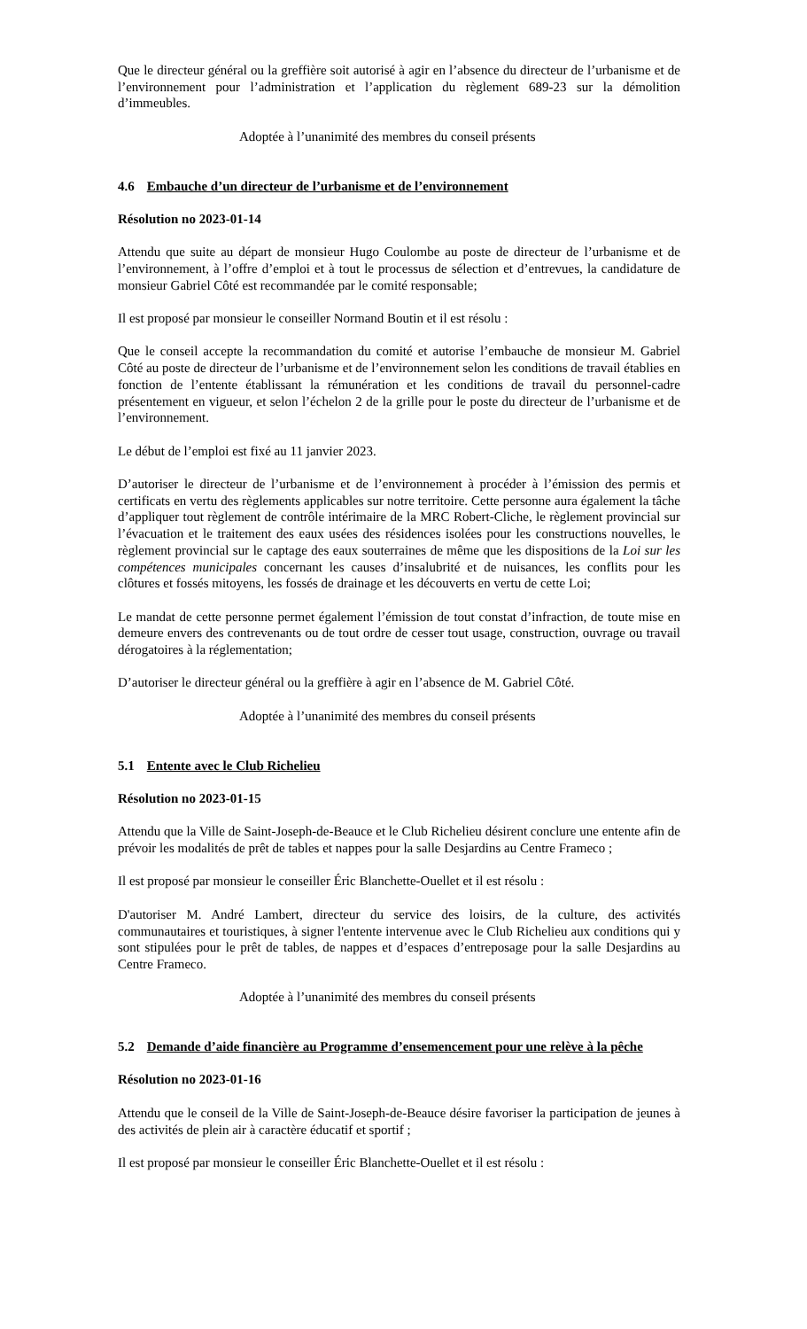Que le directeur général ou la greffière soit autorisé à agir en l’absence du directeur de l’urbanisme et de l’environnement pour l’administration et l’application du règlement 689-23 sur la démolition d’immeubles.
Adoptée à l’unanimité des membres du conseil présents
4.6 Embauche d’un directeur de l’urbanisme et de l’environnement
Résolution no 2023-01-14
Attendu que suite au départ de monsieur Hugo Coulombe au poste de directeur de l’urbanisme et de l’environnement, à l’offre d’emploi et à tout le processus de sélection et d’entrevues, la candidature de monsieur Gabriel Côté est recommandée par le comité responsable;
Il est proposé par monsieur le conseiller Normand Boutin et il est résolu :
Que le conseil accepte la recommandation du comité et autorise l’embauche de monsieur M. Gabriel Côté au poste de directeur de l’urbanisme et de l’environnement selon les conditions de travail établies en fonction de l’entente établissant la rémunération et les conditions de travail du personnel-cadre présentement en vigueur, et selon l’échelon 2 de la grille pour le poste du directeur de l’urbanisme et de l’environnement.
Le début de l’emploi est fixé au 11 janvier 2023.
D’autoriser le directeur de l’urbanisme et de l’environnement à procéder à l’émission des permis et certificats en vertu des règlements applicables sur notre territoire. Cette personne aura également la tâche d’appliquer tout règlement de contrôle intérimaire de la MRC Robert-Cliche, le règlement provincial sur l’évacuation et le traitement des eaux usées des résidences isolées pour les constructions nouvelles, le règlement provincial sur le captage des eaux souterraines de même que les dispositions de la Loi sur les compétences municipales concernant les causes d’insalubrité et de nuisances, les conflits pour les clôtures et fossés mitoyens, les fossés de drainage et les découverts en vertu de cette Loi;
Le mandat de cette personne permet également l’émission de tout constat d’infraction, de toute mise en demeure envers des contrevenants ou de tout ordre de cesser tout usage, construction, ouvrage ou travail dérogatoires à la réglementation;
D’autoriser le directeur général ou la greffière à agir en l’absence de M. Gabriel Côté.
Adoptée à l’unanimité des membres du conseil présents
5.1 Entente avec le Club Richelieu
Résolution no 2023-01-15
Attendu que la Ville de Saint-Joseph-de-Beauce et le Club Richelieu désirent conclure une entente afin de prévoir les modalités de prêt de tables et nappes pour la salle Desjardins au Centre Frameco ;
Il est proposé par monsieur le conseiller Éric Blanchette-Ouellet et il est résolu :
D'autoriser M. André Lambert, directeur du service des loisirs, de la culture, des activités communautaires et touristiques, à signer l'entente intervenue avec le Club Richelieu aux conditions qui y sont stipulées pour le prêt de tables, de nappes et d’espaces d’entreposage pour la salle Desjardins au Centre Frameco.
Adoptée à l’unanimité des membres du conseil présents
5.2 Demande d’aide financière au Programme d’ensemencement pour une relève à la pêche
Résolution no 2023-01-16
Attendu que le conseil de la Ville de Saint-Joseph-de-Beauce désire favoriser la participation de jeunes à des activités de plein air à caractère éducatif et sportif ;
Il est proposé par monsieur le conseiller Éric Blanchette-Ouellet et il est résolu :